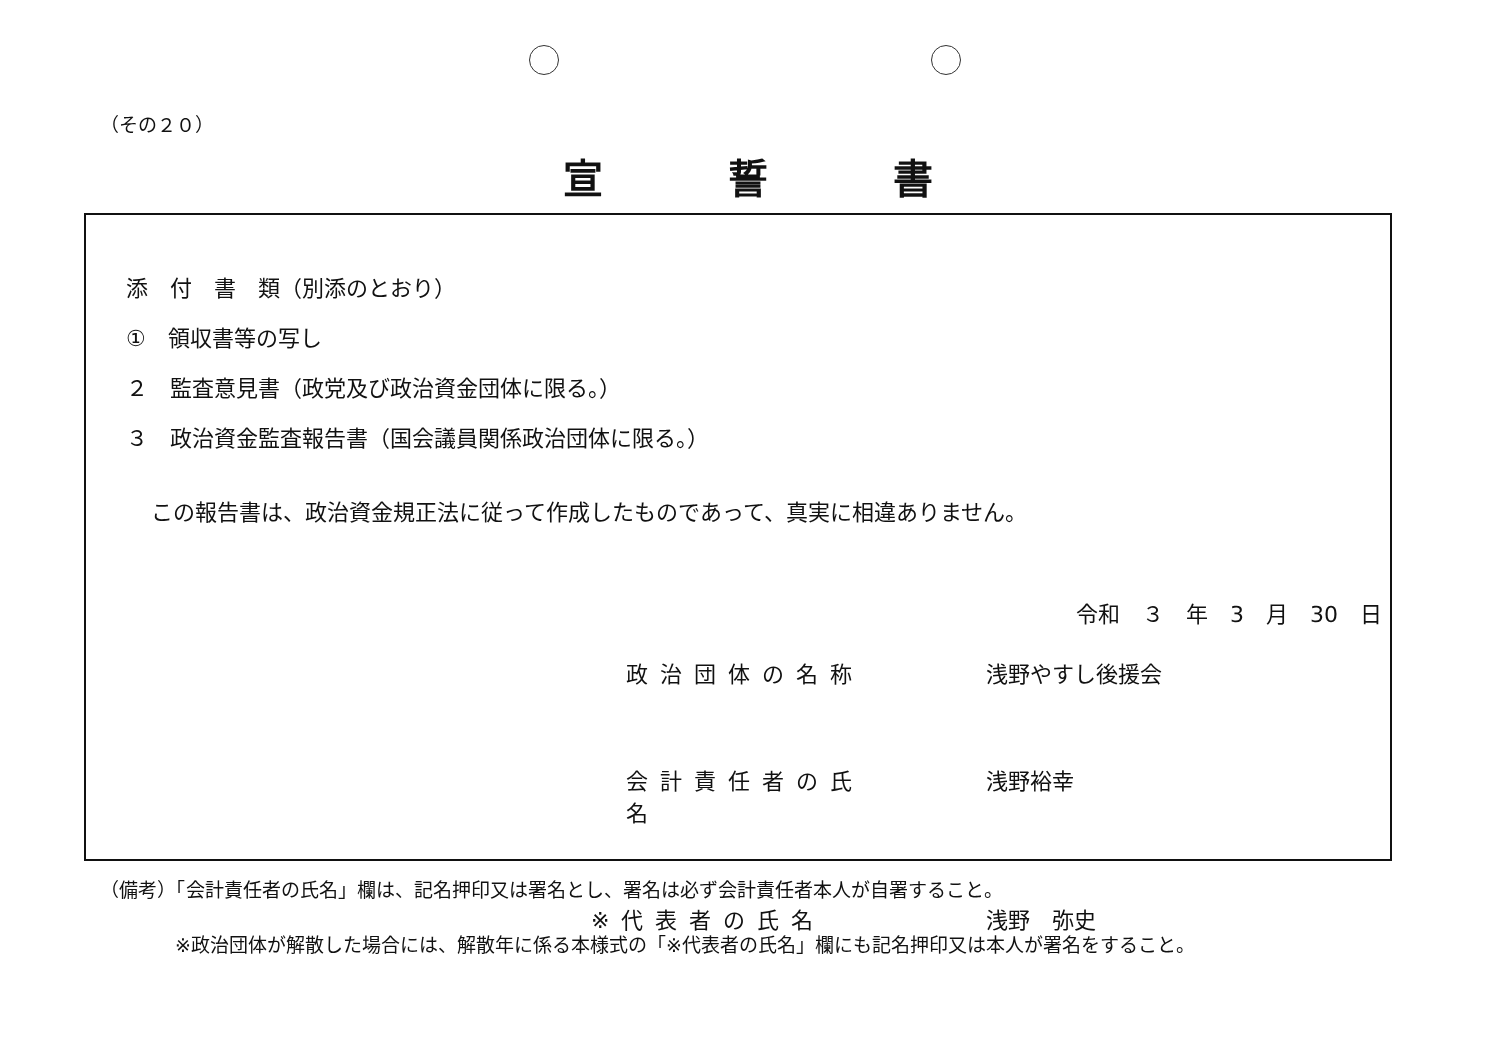（その２０）
宣誓書
添　付　書　類（別添のとおり）
①　領収書等の写し
２　監査意見書（政党及び政治資金団体に限る。）
３　政治資金監査報告書（国会議員関係政治団体に限る。）
この報告書は、政治資金規正法に従って作成したものであって、真実に相違ありません。
令和　３　年　3　月　30　日
政治団体の名称 浅野やすし後援会
会計責任者の氏名 浅野裕幸
※代表者の氏名 浅野　弥史
（備考）「会計責任者の氏名」欄は、記名押印又は署名とし、署名は必ず会計責任者本人が自署すること。
※政治団体が解散した場合には、解散年に係る本様式の「※代表者の氏名」欄にも記名押印又は本人が署名をすること。